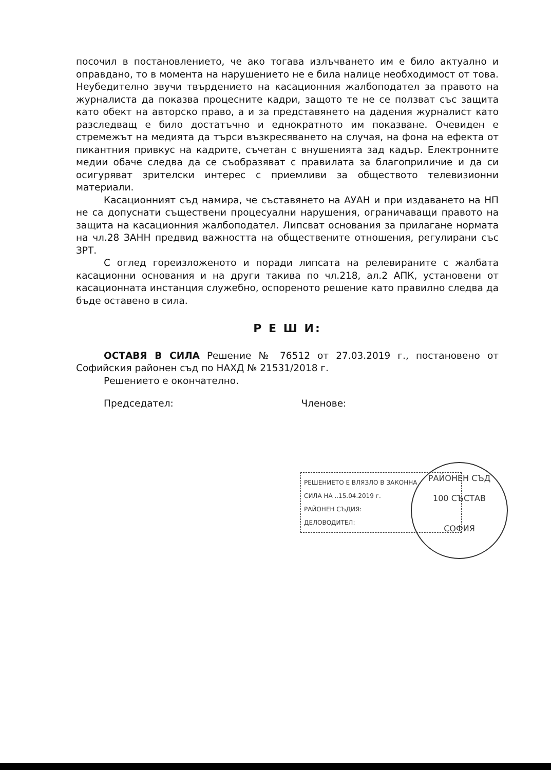посочил в постановлението, че ако тогава излъчването им е било актуално и оправдано, то в момента на нарушението не е била налице необходимост от това. Неубедително звучи твърдението на касационния жалбоподател за правото на журналиста да показва процесните кадри, защото те не се ползват със защита като обект на авторско право, а и за представянето на дадения журналист като разследващ е било достатъчно и еднократното им показване. Очевиден е стремежът на медията да търси възкресяването на случая, на фона на ефекта от пикантния привкус на кадрите, съчетан с внушенията зад кадър. Електронните медии обаче следва да се съобразяват с правилата за благоприличие и да си осигуряват зрителски интерес с приемливи за обществото телевизионни материали.
Касационният съд намира, че съставянето на АУАН и при издаването на НП не са допуснати съществени процесуални нарушения, ограничаващи правото на защита на касационния жалбоподател. Липсват основания за прилагане нормата на чл.28 ЗАНН предвид важността на обществените отношения, регулирани със ЗРТ.
С оглед гореизложеното и поради липсата на релевираните с жалбата касационни основания и на други такива по чл.218, ал.2 АПК, установени от касационната инстанция служебно, оспореното решение като правилно следва да бъде оставено в сила.
Р Е Ш И:
ОСТАВЯ В СИЛА Решение № 76512 от 27.03.2019 г., постановено от Софийския районен съд по НАХД № 21531/2018 г.
Решението е окончателно.
Председател: Членове:
РЕШЕНИЕТО Е ВЛЯЗЛО В ЗАКОННА
СИЛА НА ..15.04.2019 г.
РАЙОНЕН СЪДИЯ:
ДЕЛОВОДИТЕЛ:
РАЙОНЕН СЪД
100 СЪСТАВ
СОФИЯ